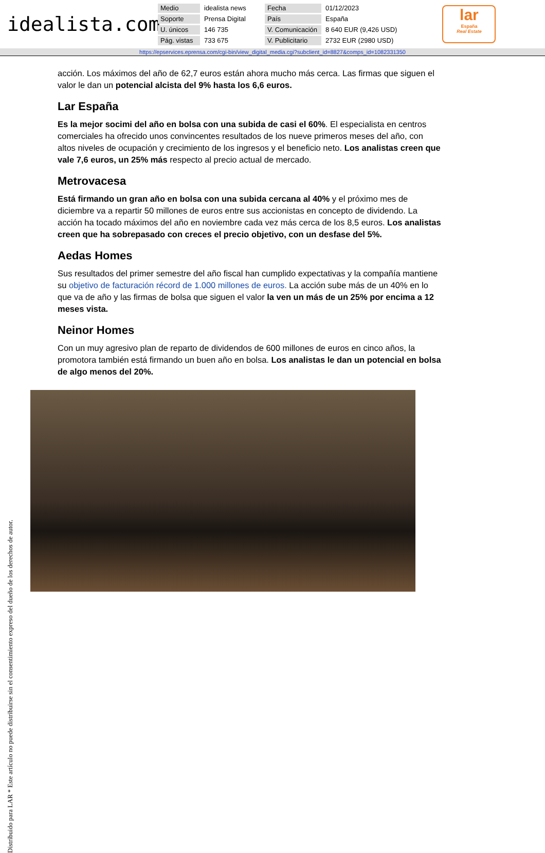idealista.com
| Medio | idealista news | Fecha | 01/12/2023 |
| Soporte | Prensa Digital | País | España |
| U. únicos | 146 735 | V. Comunicación | 8 640 EUR (9,426 USD) |
| Pág. vistas | 733 675 | V. Publicitario | 2732 EUR (2980 USD) |
lar
España
Real Estate
https://epservices.eprensa.com/cgi-bin/view_digital_media.cgi?subclient_id=8827&comps_id=1082331350
acción. Los máximos del año de 62,7 euros están ahora mucho más cerca. Las firmas que siguen el valor le dan un potencial alcista del 9% hasta los 6,6 euros.
Lar España
Es la mejor socimi del año en bolsa con una subida de casi el 60%. El especialista en centros comerciales ha ofrecido unos convincentes resultados de los nueve primeros meses del año, con altos niveles de ocupación y crecimiento de los ingresos y el beneficio neto. Los analistas creen que vale 7,6 euros, un 25% más respecto al precio actual de mercado.
Metrovacesa
Está firmando un gran año en bolsa con una subida cercana al 40% y el próximo mes de diciembre va a repartir 50 millones de euros entre sus accionistas en concepto de dividendo. La acción ha tocado máximos del año en noviembre cada vez más cerca de los 8,5 euros. Los analistas creen que ha sobrepasado con creces el precio objetivo, con un desfase del 5%.
Aedas Homes
Sus resultados del primer semestre del año fiscal han cumplido expectativas y la compañía mantiene su objetivo de facturación récord de 1.000 millones de euros. La acción sube más de un 40% en lo que va de año y las firmas de bolsa que siguen el valor la ven un más de un 25% por encima a 12 meses vista.
Neinor Homes
Con un muy agresivo plan de reparto de dividendos de 600 millones de euros en cinco años, la promotora también está firmando un buen año en bolsa. Los analistas le dan un potencial en bolsa de algo menos del 20%.
Distribuido para LAR * Este artículo no puede distribuirse sin el consentimiento expreso del dueño de los derechos de autor.